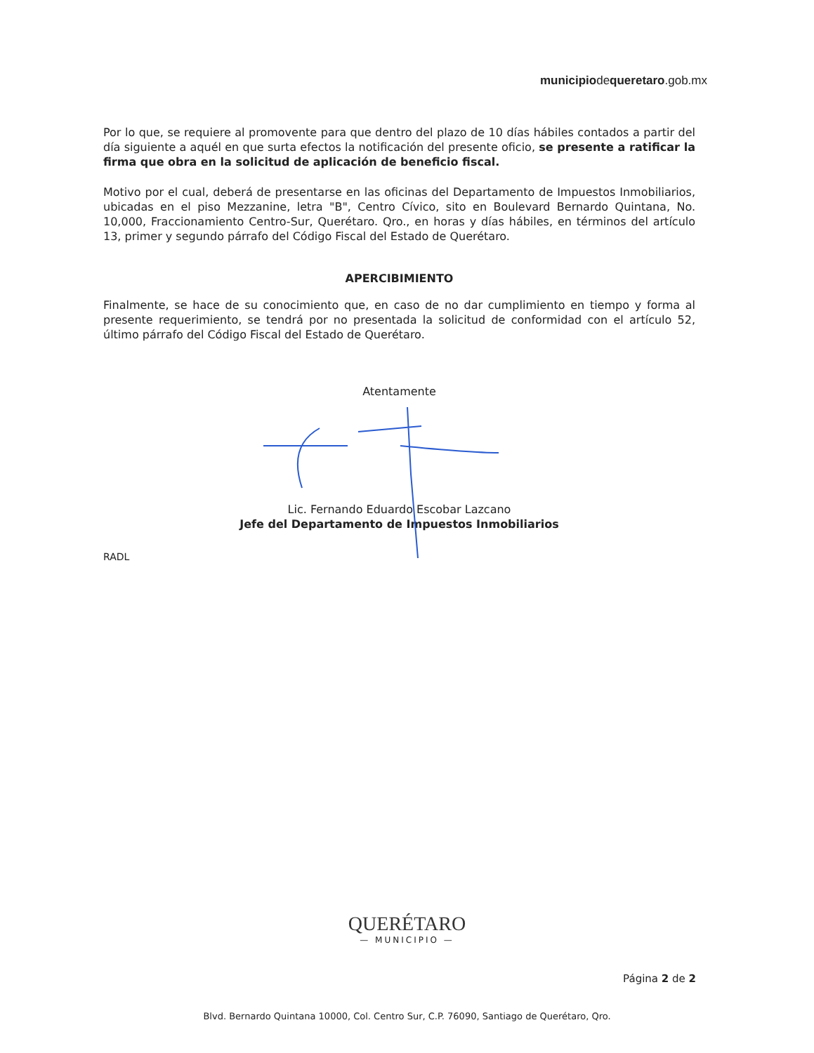municipiodequeretaro.gob.mx
Por lo que, se requiere al promovente para que dentro del plazo de 10 días hábiles contados a partir del día siguiente a aquél en que surta efectos la notificación del presente oficio, se presente a ratificar la firma que obra en la solicitud de aplicación de beneficio fiscal.
Motivo por el cual, deberá de presentarse en las oficinas del Departamento de Impuestos Inmobiliarios, ubicadas en el piso Mezzanine, letra "B", Centro Cívico, sito en Boulevard Bernardo Quintana, No. 10,000, Fraccionamiento Centro-Sur, Querétaro. Qro., en horas y días hábiles, en términos del artículo 13, primer y segundo párrafo del Código Fiscal del Estado de Querétaro.
APERCIBIMIENTO
Finalmente, se hace de su conocimiento que, en caso de no dar cumplimiento en tiempo y forma al presente requerimiento, se tendrá por no presentada la solicitud de conformidad con el artículo 52, último párrafo del Código Fiscal del Estado de Querétaro.
Atentamente
Lic. Fernando Eduardo Escobar Lazcano
Jefe del Departamento de Impuestos Inmobiliarios
RADL
QUERÉTARO
— MUNICIPIO —
Página 2 de 2
Blvd. Bernardo Quintana 10000, Col. Centro Sur, C.P. 76090, Santiago de Querétaro, Qro.